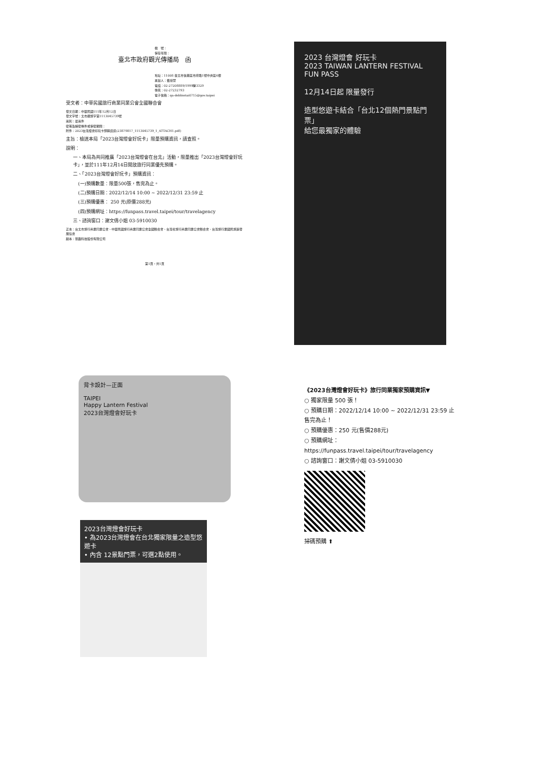檔　號：
保存年限：
臺北市政府觀光傳播局　函
地址：11008 臺北市信義區市府路1號中央區4樓
承辦人：戴瑛萱
電話：02-27208889/1999轉3329
傳真：02-27232793
電子信箱：qa-debbietai0715@gov.taipei
受文者：中華民國旅行商業同業公會全國聯合會
發文日期：中華民國111年12月12日
發文字號：北市觀旅字第1113045739號
速別：最速件
密等及解密條件或保密期限：
附件：2023台灣燈會好玩卡預購資訊(23879817_1113045739_1_ATTACH1.pdf)
主旨：檢送本局「2023台灣燈會好玩卡」限量預購資訊，請查照。
說明：
一、本局為共同推廣「2023台灣燈會在台北」活動，限量推出「2023台灣燈會好玩卡」，並於111年12月14日開放旅行同業優先預購。
二、「2023台灣燈會好玩卡」預購資訊：
(一)預購數量：限量500張，售完為止。
(二)預購日期：2022/12/14 10:00 ~ 2022/12/31 23:59 止
(三)預購優惠： 250 元(原價288元)
(四)預購網址：https://funpass.travel.taipei/tour/travelagency
三、諮詢窗口：謝文倩小姐 03-5910030
正本：台北市旅行商業同業公會、中華民國旅行商業同業公會全國聯合會、台灣省旅行商業同業公會聯合會、台灣旅行業國民旅遊發展協會
副本：豐趣科技股份有限公司
第1頁，共1頁
2023 台灣燈會 好玩卡
2023 TAIWAN LANTERN FESTIVAL FUN PASS
12月14日起 限量發行
造型悠遊卡結合「台北12個熱門景點門票」
給您最獨家的體驗
背卡設計—正面
TAIPEI
Happy Lantern Festival
2023台灣燈會好玩卡
2023台灣燈會好玩卡
• 為2023台灣燈會在台北獨家限量之造型悠遊卡
• 內含 12景點門票，可選2點使用。
《2023台灣燈會好玩卡》旅行同業獨家預購資訊▼
○ 獨家限量 500 張！
○ 預購日期：2022/12/14 10:00 ~ 2022/12/31 23:59 止 售完為止！
○ 預購優惠：250 元(售價288元)
○ 預購網址：https://funpass.travel.taipei/tour/travelagency
○ 諮詢窗口：謝文倩小姐 03-5910030
掃碼預購 ⬆